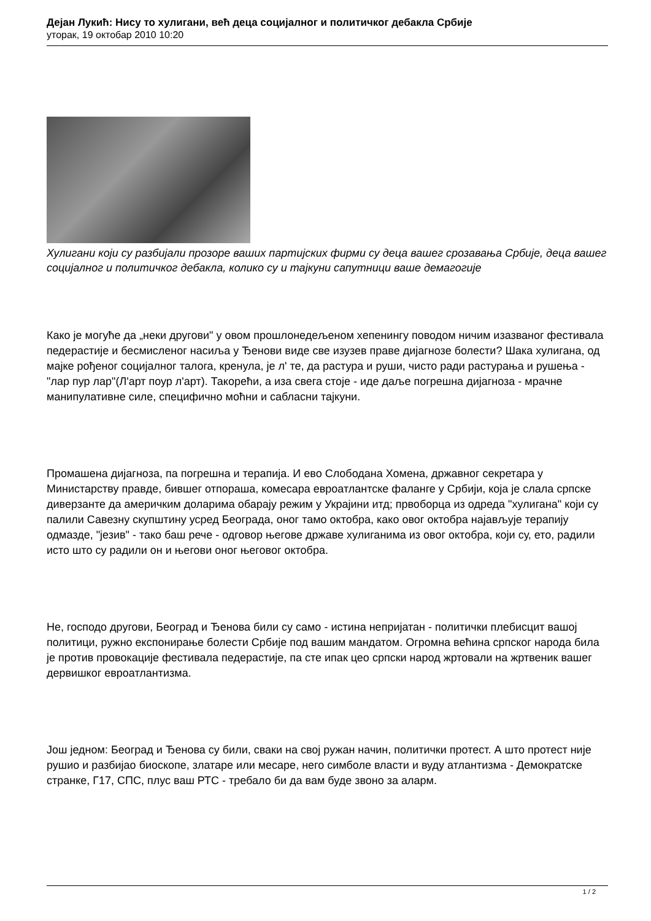Дејан Лукић: Нису то хулигани, већ деца социјалног и политичког дебакла Србије
уторак, 19 октобар 2010 10:20
Хулигани који су разбијали прозоре ваших партијских фирми су деца вашег срозавања Србије, деца вашег социјалног и политичког дебакла, колико су и тајкуни сапутници ваше демагогије
Како је могуће да „неки другови" у овом прошлонедељеном хепенингу поводом ничим изазваног фестивала педерастије и бесмисленог насиља у Ђенови виде све изузев праве дијагнозе болести? Шака хулигана, од мајке рођеног социјалног талога, кренула, је л' те, да растура и руши, чисто ради растурања и рушења - "лар пур лар"(Л'арт поур л'арт). Такорећи, а иза свега стоје - иде даље погрешна дијагноза - мрачне манипулативне силе, специфично моћни и сабласни тајкуни.
Промашена дијагноза, па погрешна и терапија. И ево Слободана Хомена, државног секретара у Министарству правде, бившег отпораша, комесара евроатлантске фаланге у Србији, која је слала српске диверзанте да америчким доларима обарају режим у Украјини итд; првоборца из одреда "хулигана" који су палили Савезну скупштину усред Београда, оног тамо октобра, како овог октобра најављује терапију одмазде, "језив" - тако баш рече - одговор његове државе хулиганима из овог октобра, који су, ето, радили исто што су радили он и његови оног његовог октобра.
Не, господо другови, Београд и Ђенова били су само - истина непријатан - политички плебисцит вашој политици, ружно експонирање болести Србије под вашим мандатом. Огромна већина српског народа била је против провокације фестивала педерастије, па сте ипак цео српски народ жртовали на жртвеник вашег дервишког евроатлантизма.
Још једном: Београд и Ђенова су били, сваки на свој ружан начин, политички протест. А што протест није рушио и разбијао биоскопе, златаре или месаре, него симболе власти и вуду атлантизма - Демократске странке, Г17, СПС, плус ваш РТС - требало би да вам буде звоно за аларм.
1 / 2